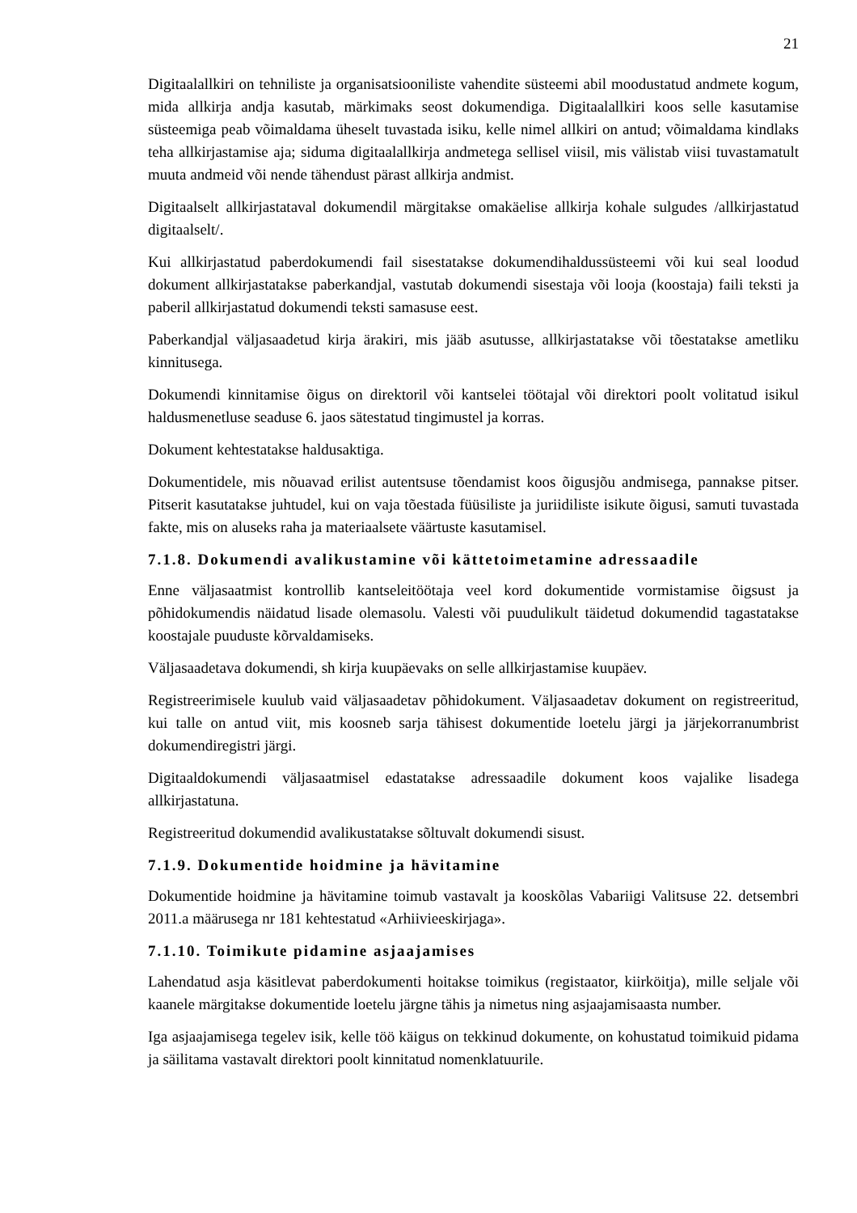21
Digitaalallkiri on tehniliste ja organisatsiooniliste vahendite süsteemi abil moodustatud andmete kogum, mida allkirja andja kasutab, märkimaks seost dokumendiga. Digitaalallkiri koos selle kasutamise süsteemiga peab võimaldama üheselt tuvastada isiku, kelle nimel allkiri on antud; võimaldama kindlaks teha allkirjastamise aja; siduma digitaalallkirja andmetega sellisel viisil, mis välistab viisi tuvastamatult muuta andmeid või nende tähendust pärast allkirja andmist.
Digitaalselt allkirjastataval dokumendil märgitakse omakäelise allkirja kohale sulgudes /allkirjastatud digitaalselt/.
Kui allkirjastatud paberdokumendi fail sisestatakse dokumendihaldussüsteemi või kui seal loodud dokument allkirjastatakse paberkandjal, vastutab dokumendi sisestaja või looja (koostaja) faili teksti ja paberil allkirjastatud dokumendi teksti samasuse eest.
Paberkandjal väljasaadetud kirja ärakiri, mis jääb asutusse, allkirjastatakse või tõestatakse ametliku kinnitusega.
Dokumendi kinnitamise õigus on direktoril või kantselei töötajal või direktori poolt volitatud isikul haldusmenetluse seaduse 6. jaos sätestatud tingimustel ja korras.
Dokument kehtestatakse haldusaktiga.
Dokumentidele, mis nõuavad erilist autentsuse tõendamist koos õigusjõu andmisega, pannakse pitser. Pitserit kasutatakse juhtudel, kui on vaja tõestada füüsiliste ja juriidiliste isikute õigusi, samuti tuvastada fakte, mis on aluseks raha ja materiaalsete väärtuste kasutamisel.
7.1.8. Dokumendi avalikustamine või kättetoimetamine adressaadile
Enne väljasaatmist kontrollib kantseleitöötaja veel kord dokumentide vormistamise õigsust ja põhidokumendis näidatud lisade olemasolu. Valesti või puudulikult täidetud dokumendid tagastatakse koostajale puuduste kõrvaldamiseks.
Väljasaadetava dokumendi, sh kirja kuupäevaks on selle allkirjastamise kuupäev.
Registreerimisele kuulub vaid väljasaadetav põhidokument. Väljasaadetav dokument on registreeritud, kui talle on antud viit, mis koosneb sarja tähisest dokumentide loetelu järgi ja järjekorranumbrist dokumendiregistri järgi.
Digitaaldokumendi väljasaatmisel edastatakse adressaadile dokument koos vajalike lisadega allkirjastatuna.
Registreeritud dokumendid avalikustatakse sõltuvalt dokumendi sisust.
7.1.9. Dokumentide hoidmine ja hävitamine
Dokumentide hoidmine ja hävitamine toimub vastavalt ja kooskõlas Vabariigi Valitsuse 22. detsembri 2011.a määrusega nr 181 kehtestatud «Arhiivieeskirjaga».
7.1.10. Toimikute pidamine asjaajamises
Lahendatud asja käsitlevat paberdokumenti hoitakse toimikus (registaator, kiirköitja), mille seljale või kaanele märgitakse dokumentide loetelu järgne tähis ja nimetus ning asjaajamisaasta number.
Iga asjaajamisega tegelev isik, kelle töö käigus on tekkinud dokumente, on kohustatud toimikuid pidama ja säilitama vastavalt direktori poolt kinnitatud nomenklatuurile.